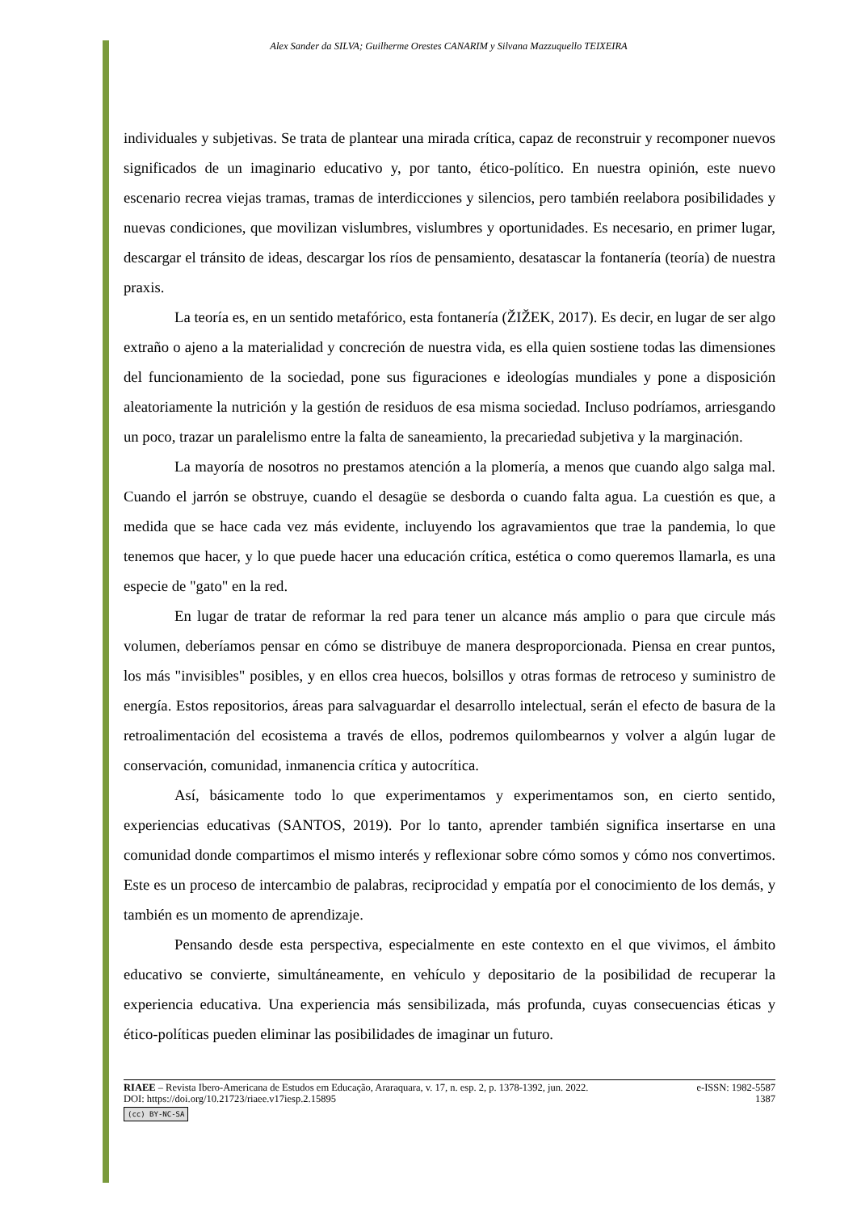Alex Sander da SILVA; Guilherme Orestes CANARIM y Silvana Mazzuquello TEIXEIRA
individuales y subjetivas. Se trata de plantear una mirada crítica, capaz de reconstruir y recomponer nuevos significados de un imaginario educativo y, por tanto, ético-político. En nuestra opinión, este nuevo escenario recrea viejas tramas, tramas de interdicciones y silencios, pero también reelabora posibilidades y nuevas condiciones, que movilizan vislumbres, vislumbres y oportunidades. Es necesario, en primer lugar, descargar el tránsito de ideas, descargar los ríos de pensamiento, desatascar la fontanería (teoría) de nuestra praxis.
La teoría es, en un sentido metafórico, esta fontanería (ŽIŽEK, 2017). Es decir, en lugar de ser algo extraño o ajeno a la materialidad y concreción de nuestra vida, es ella quien sostiene todas las dimensiones del funcionamiento de la sociedad, pone sus figuraciones e ideologías mundiales y pone a disposición aleatoriamente la nutrición y la gestión de residuos de esa misma sociedad. Incluso podríamos, arriesgando un poco, trazar un paralelismo entre la falta de saneamiento, la precariedad subjetiva y la marginación.
La mayoría de nosotros no prestamos atención a la plomería, a menos que cuando algo salga mal. Cuando el jarrón se obstruye, cuando el desagüe se desborda o cuando falta agua. La cuestión es que, a medida que se hace cada vez más evidente, incluyendo los agravamientos que trae la pandemia, lo que tenemos que hacer, y lo que puede hacer una educación crítica, estética o como queremos llamarla, es una especie de "gato" en la red.
En lugar de tratar de reformar la red para tener un alcance más amplio o para que circule más volumen, deberíamos pensar en cómo se distribuye de manera desproporcionada. Piensa en crear puntos, los más "invisibles" posibles, y en ellos crea huecos, bolsillos y otras formas de retroceso y suministro de energía. Estos repositorios, áreas para salvaguardar el desarrollo intelectual, serán el efecto de basura de la retroalimentación del ecosistema a través de ellos, podremos quilombearnos y volver a algún lugar de conservación, comunidad, inmanencia crítica y autocrítica.
Así, básicamente todo lo que experimentamos y experimentamos son, en cierto sentido, experiencias educativas (SANTOS, 2019). Por lo tanto, aprender también significa insertarse en una comunidad donde compartimos el mismo interés y reflexionar sobre cómo somos y cómo nos convertimos. Este es un proceso de intercambio de palabras, reciprocidad y empatía por el conocimiento de los demás, y también es un momento de aprendizaje.
Pensando desde esta perspectiva, especialmente en este contexto en el que vivimos, el ámbito educativo se convierte, simultáneamente, en vehículo y depositario de la posibilidad de recuperar la experiencia educativa. Una experiencia más sensibilizada, más profunda, cuyas consecuencias éticas y ético-políticas pueden eliminar las posibilidades de imaginar un futuro.
RIAEE – Revista Ibero-Americana de Estudos em Educação, Araraquara, v. 17, n. esp. 2, p. 1378-1392, jun. 2022. e-ISSN: 1982-5587
DOI: https://doi.org/10.21723/riaee.v17iesp.2.15895 1387
(cc) BY-NC-SA